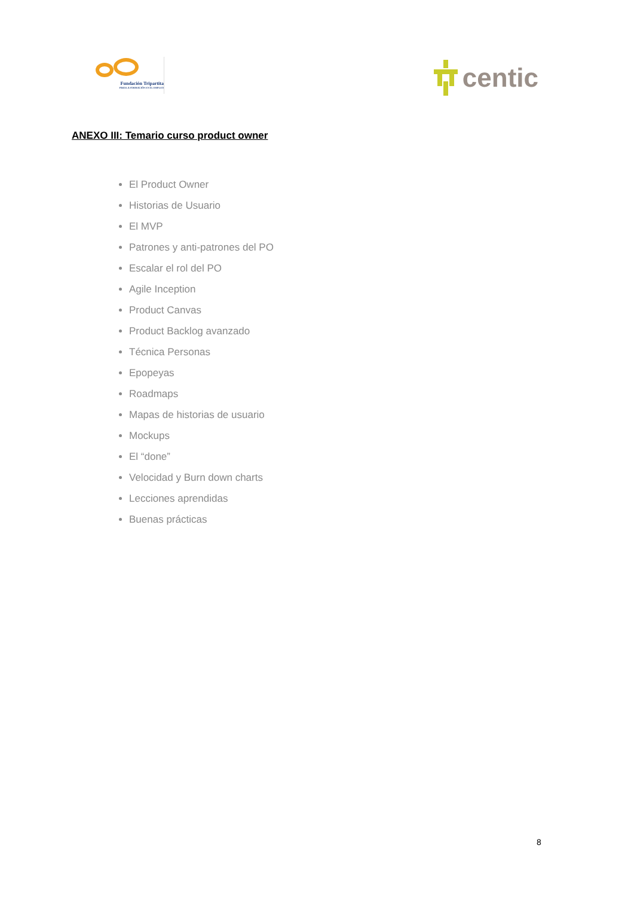Fundación Tripartita
PARA LA FORMACIÓN EN EL EMPLEO
centic
ANEXO III: Temario curso product owner
El Product Owner
Historias de Usuario
El MVP
Patrones y anti-patrones del PO
Escalar el rol del PO
Agile Inception
Product Canvas
Product Backlog avanzado
Técnica Personas
Epopeyas
Roadmaps
Mapas de historias de usuario
Mockups
El “done”
Velocidad y Burn down charts
Lecciones aprendidas
Buenas prácticas
8